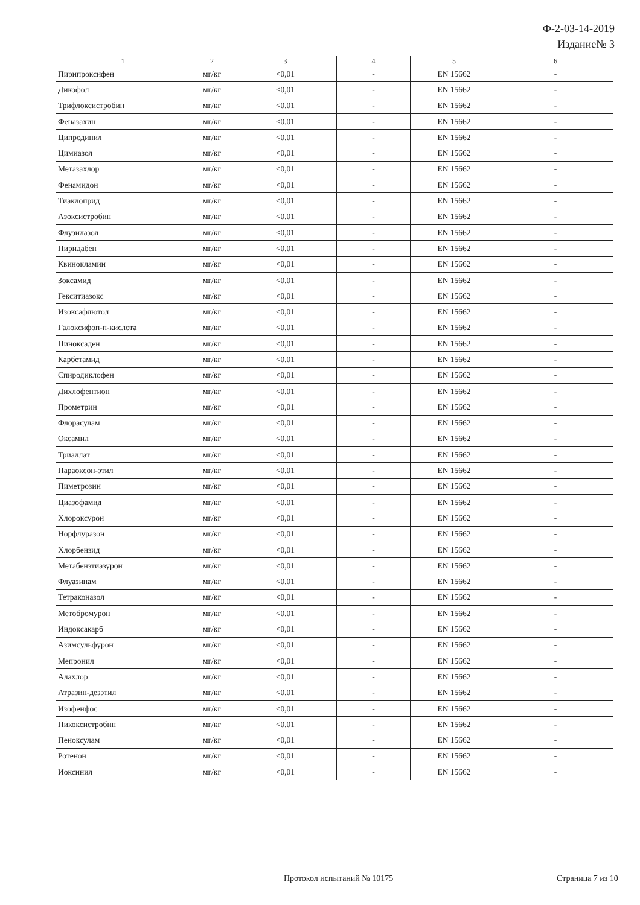Ф-2-03-14-2019
Издание№ 3
| 1 | 2 | 3 | 4 | 5 | 6 |
| --- | --- | --- | --- | --- | --- |
| Пирипроксифен | мг/кг | <0,01 | - | EN 15662 | - |
| Дикофол | мг/кг | <0,01 | - | EN 15662 | - |
| Трифлоксистробин | мг/кг | <0,01 | - | EN 15662 | - |
| Феназахин | мг/кг | <0,01 | - | EN 15662 | - |
| Ципродинил | мг/кг | <0,01 | - | EN 15662 | - |
| Цимиазол | мг/кг | <0,01 | - | EN 15662 | - |
| Метазахлор | мг/кг | <0,01 | - | EN 15662 | - |
| Фенамидон | мг/кг | <0,01 | - | EN 15662 | - |
| Тиаклоприд | мг/кг | <0,01 | - | EN 15662 | - |
| Азоксистробин | мг/кг | <0,01 | - | EN 15662 | - |
| Флузилазол | мг/кг | <0,01 | - | EN 15662 | - |
| Пиридабен | мг/кг | <0,01 | - | EN 15662 | - |
| Квинокламин | мг/кг | <0,01 | - | EN 15662 | - |
| Зоксамид | мг/кг | <0,01 | - | EN 15662 | - |
| Гекситиазокс | мг/кг | <0,01 | - | EN 15662 | - |
| Изоксафлютол | мг/кг | <0,01 | - | EN 15662 | - |
| Галоксифоп-п-кислота | мг/кг | <0,01 | - | EN 15662 | - |
| Пиноксаден | мг/кг | <0,01 | - | EN 15662 | - |
| Карбетамид | мг/кг | <0,01 | - | EN 15662 | - |
| Спиродиклофен | мг/кг | <0,01 | - | EN 15662 | - |
| Дихлофентион | мг/кг | <0,01 | - | EN 15662 | - |
| Прометрин | мг/кг | <0,01 | - | EN 15662 | - |
| Флорасулам | мг/кг | <0,01 | - | EN 15662 | - |
| Оксамил | мг/кг | <0,01 | - | EN 15662 | - |
| Триаллат | мг/кг | <0,01 | - | EN 15662 | - |
| Параоксон-этил | мг/кг | <0,01 | - | EN 15662 | - |
| Пиметрозин | мг/кг | <0,01 | - | EN 15662 | - |
| Циазофамид | мг/кг | <0,01 | - | EN 15662 | - |
| Хлороксурон | мг/кг | <0,01 | - | EN 15662 | - |
| Норфлуразон | мг/кг | <0,01 | - | EN 15662 | - |
| Хлорбензид | мг/кг | <0,01 | - | EN 15662 | - |
| Метабензтиазурон | мг/кг | <0,01 | - | EN 15662 | - |
| Флуазинам | мг/кг | <0,01 | - | EN 15662 | - |
| Тетраконазол | мг/кг | <0,01 | - | EN 15662 | - |
| Метобромурон | мг/кг | <0,01 | - | EN 15662 | - |
| Индоксакарб | мг/кг | <0,01 | - | EN 15662 | - |
| Азимсульфурон | мг/кг | <0,01 | - | EN 15662 | - |
| Мепронил | мг/кг | <0,01 | - | EN 15662 | - |
| Алахлор | мг/кг | <0,01 | - | EN 15662 | - |
| Атразин-дезэтил | мг/кг | <0,01 | - | EN 15662 | - |
| Изофенфос | мг/кг | <0,01 | - | EN 15662 | - |
| Пикоксистробин | мг/кг | <0,01 | - | EN 15662 | - |
| Пеноксулам | мг/кг | <0,01 | - | EN 15662 | - |
| Ротенон | мг/кг | <0,01 | - | EN 15662 | - |
| Иоксинил | мг/кг | <0,01 | - | EN 15662 | - |
Протокол испытаний № 10175 Страница 7 из 10